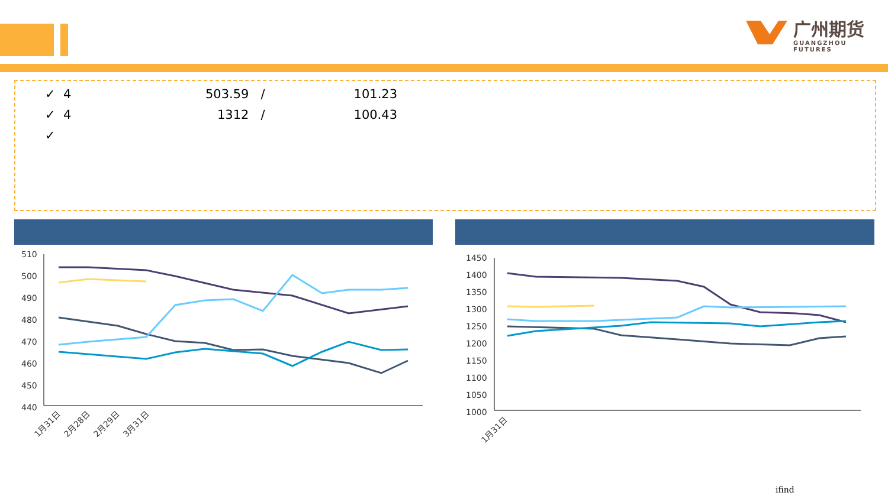广州期货
GUANGZHOU FUTURES
✓ 4 503.59 / 101.23
✓ 4 1312 / 100.43
✓
510
500
490
480
470
460
450
440
1月31日
2月28日
2月29日
3月31日
1450
1400
1350
1300
1250
1200
1150
1100
1050
1000
1月31日
ifind